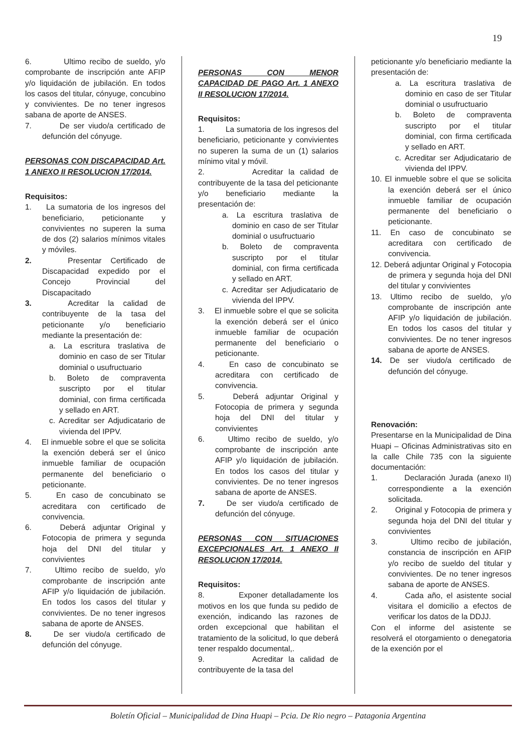19
6. Ultimo recibo de sueldo, y/o comprobante de inscripción ante AFIP y/o liquidación de jubilación. En todos los casos del titular, cónyuge, concubino y convivientes. De no tener ingresos sabana de aporte de ANSES.
7. De ser viudo/a certificado de defunción del cónyuge.
PERSONAS CON DISCAPACIDAD Art. 1 ANEXO II RESOLUCION 17/2014.
Requisitos:
1. La sumatoria de los ingresos del beneficiario, peticionante y convivientes no superen la suma de dos (2) salarios mínimos vitales y móviles.
2. Presentar Certificado de Discapacidad expedido por el Concejo Provincial del Discapacitado
3. Acreditar la calidad de contribuyente de la tasa del peticionante y/o beneficiario mediante la presentación de:
a. La escritura traslativa de dominio en caso de ser Titular dominial o usufructuario
b. Boleto de compraventa suscripto por el titular dominial, con firma certificada y sellado en ART.
c. Acreditar ser Adjudicatario de vivienda del IPPV.
4. El inmueble sobre el que se solicita la exención deberá ser el único inmueble familiar de ocupación permanente del beneficiario o peticionante.
5. En caso de concubinato se acreditara con certificado de convivencia.
6. Deberá adjuntar Original y Fotocopia de primera y segunda hoja del DNI del titular y convivientes
7. Ultimo recibo de sueldo, y/o comprobante de inscripción ante AFIP y/o liquidación de jubilación. En todos los casos del titular y convivientes. De no tener ingresos sabana de aporte de ANSES.
8. De ser viudo/a certificado de defunción del cónyuge.
PERSONAS CON MENOR CAPACIDAD DE PAGO Art. 1 ANEXO II RESOLUCION 17/2014.
Requisitos:
1. La sumatoria de los ingresos del beneficiario, peticionante y convivientes no superen la suma de un (1) salarios mínimo vital y móvil.
2. Acreditar la calidad de contribuyente de la tasa del peticionante y/o beneficiario mediante la presentación de:
a. La escritura traslativa de dominio en caso de ser Titular dominial o usufructuario
b. Boleto de compraventa suscripto por el titular dominial, con firma certificada y sellado en ART.
c. Acreditar ser Adjudicatario de vivienda del IPPV.
3. El inmueble sobre el que se solicita la exención deberá ser el único inmueble familiar de ocupación permanente del beneficiario o peticionante.
4. En caso de concubinato se acreditara con certificado de convivencia.
5. Deberá adjuntar Original y Fotocopia de primera y segunda hoja del DNI del titular y convivientes
6. Ultimo recibo de sueldo, y/o comprobante de inscripción ante AFIP y/o liquidación de jubilación. En todos los casos del titular y convivientes. De no tener ingresos sabana de aporte de ANSES.
7. De ser viudo/a certificado de defunción del cónyuge.
PERSONAS CON SITUACIONES EXCEPCIONALES Art. 1 ANEXO II RESOLUCION 17/2014.
Requisitos:
8. Exponer detalladamente los motivos en los que funda su pedido de exención, indicando las razones de orden excepcional que habilitan el tratamiento de la solicitud, lo que deberá tener respaldo documental,.
9. Acreditar la calidad de contribuyente de la tasa del
peticionante y/o beneficiario mediante la presentación de:
a. La escritura traslativa de dominio en caso de ser Titular dominial o usufructuario
b. Boleto de compraventa suscripto por el titular dominial, con firma certificada y sellado en ART.
c. Acreditar ser Adjudicatario de vivienda del IPPV.
10. El inmueble sobre el que se solicita la exención deberá ser el único inmueble familiar de ocupación permanente del beneficiario o peticionante.
11. En caso de concubinato se acreditara con certificado de convivencia.
12. Deberá adjuntar Original y Fotocopia de primera y segunda hoja del DNI del titular y convivientes
13. Ultimo recibo de sueldo, y/o comprobante de inscripción ante AFIP y/o liquidación de jubilación. En todos los casos del titular y convivientes. De no tener ingresos sabana de aporte de ANSES.
14. De ser viudo/a certificado de defunción del cónyuge.
Renovación:
Presentarse en la Municipalidad de Dina Huapi – Oficinas Administrativas sito en la calle Chile 735 con la siguiente documentación:
1. Declaración Jurada (anexo II) correspondiente a la exención solicitada.
2. Original y Fotocopia de primera y segunda hoja del DNI del titular y convivientes
3. Ultimo recibo de jubilación, constancia de inscripción en AFIP y/o recibo de sueldo del titular y convivientes. De no tener ingresos sabana de aporte de ANSES.
4. Cada año, el asistente social visitara el domicilio a efectos de verificar los datos de la DDJJ.
Con el informe del asistente se resolverá el otorgamiento o denegatoria de la exención por el
Boletín Oficial – Municipalidad de Dina Huapi – Pcia. De Rio negro – Patagonia Argentina